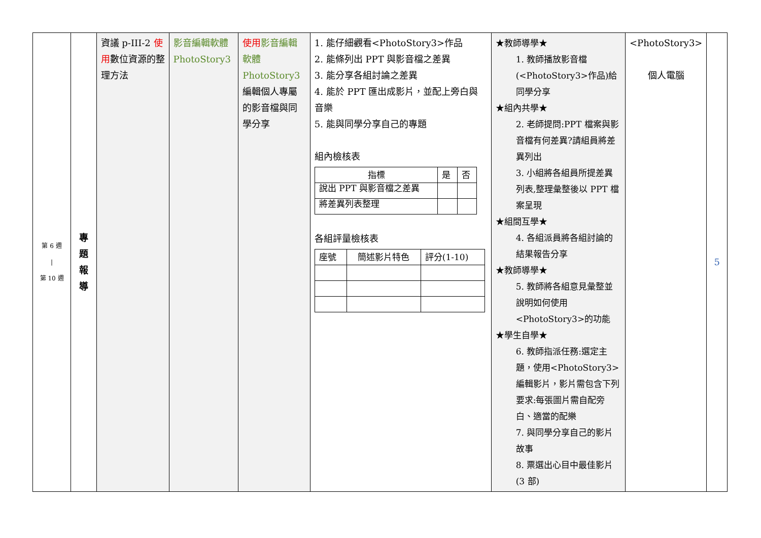| 第 6 週 / 第 10 週 | 專 題 報 導 | 資議 p-III-2 使用 數位資源的整理方法 | 影音編輯軟體 PhotoStory3 | 使用 影音編輯軟體 PhotoStory3 編輯個人專屬的影音檔與同學分享 | 1. 能仔細觀看<PhotoStory3>作品 2. 能條列出 PPT 與影音檔之差異 3. 能分享各組討論之差異 4. 能於 PPT 匯出成影片，並配上旁白與音樂 5. 能與同學分享自己的專題 組內檢核表 / 指標 / 是 / 否 / / --- / --- / --- / / 說出 PPT 與影音檔之差異 / / / / 將差異列表整理 / / / 各組評量檢核表 / 座號 / 簡述影片特色 / 評分(1-10) / / --- / --- / --- / | ★教師導學★ 1. 教師播放影音檔(<PhotoStory3>作品)給同學分享 ★組內共學★ 2. 老師提問:PPT 檔案與影音檔有何差異?請組員將差異列出 3. 小組將各組員所提差異列表,整理彙整後以 PPT 檔案呈現 ★組間互學★ 4. 各組派員將各組討論的結果報告分享 ★教師導學★ 5. 教師將各組意見彙整並說明如何使用<PhotoStory3>的功能 ★學生自學★ 6. 教師指派任務:選定主題，使用<PhotoStory3>編輯影片，影片需包含下列要求:每張圖片需自配旁白、適當的配樂 7. 與同學分享自己的影片故事 8. 票選出心目中最佳影片(3 部) | <PhotoStory3> 個人電腦 | 5 |